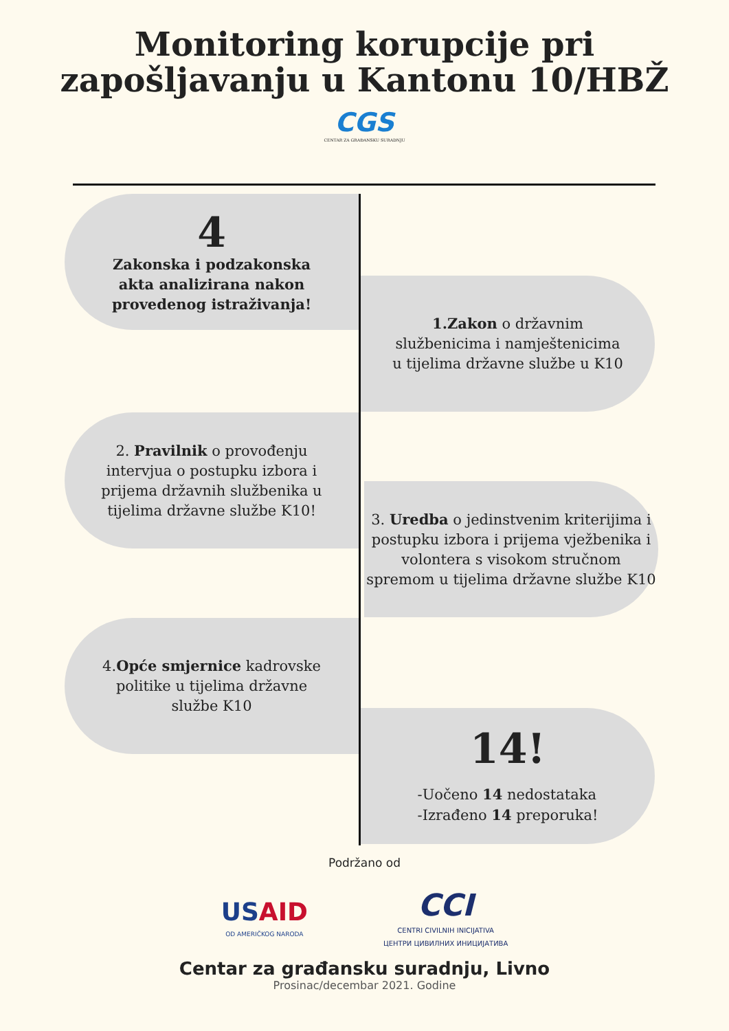Monitoring korupcije pri
zapošljavanju u Kantonu 10/HBŽ
CGS
CENTAR ZA GRAĐANSKU SURADNJU
4
Zakonska i podzakonska
akta analizirana nakon
provedenog istraživanja!
1.Zakon o državnim
službenicima i namještenicima
u tijelima državne službe u K10
2. Pravilnik o provođenju
intervjua o postupku izbora i
prijema državnih službenika u
tijelima državne službe K10!
3. Uredba o jedinstvenim kriterijima i
postupku izbora i prijema vježbenika i
volontera s visokom stručnom
spremom u tijelima državne službe K10
4.Opće smjernice kadrovske
politike u tijelima državne
službe K10
14!
-Uočeno 14 nedostataka
-Izrađeno 14 preporuka!
Podržano od
US AID
OD AMERIČKOG NARODA
CCI
CENTRI CIVILNIH INICIJATIVA
ЦЕНТРИ ЦИВИЛНИХ ИНИЦИЈАТИВА
Centar za građansku suradnju, Livno
Prosinac/decembar 2021. Godine